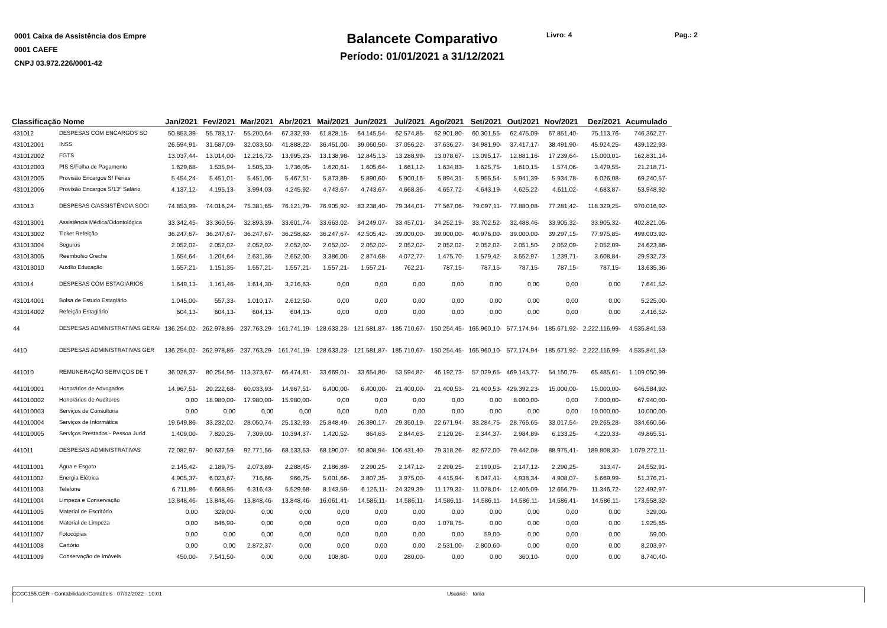0001 Caixa de Assistência dos Empre
0001 CAEFE
CNPJ 03.972.226/0001-42
Balancete Comparativo
Período: 01/01/2021 a 31/12/2021
Livro: 4 Pag.: 2
| Classificação Nome | | Jan/2021 | Fev/2021 | Mar/2021 | Abr/2021 | Mai/2021 | Jun/2021 | Jul/2021 | Ago/2021 | Set/2021 | Out/2021 | Nov/2021 | Dez/2021 | Acumulado |
| --- | --- | --- | --- | --- | --- | --- | --- | --- | --- | --- | --- | --- | --- | --- |
| 431012 | DESPESAS COM ENCARGOS SO | 50.853,39- | 55.783,17- | 55.200,64- | 67.332,93- | 61.828,15- | 64.145,54- | 62.574,85- | 62.901,80- | 60.301,55- | 62.475,09- | 67.851,40- | 75.113,76- | 746.362,27- |
| 431012001 | INSS | 26.594,91- | 31.587,09- | 32.033,50- | 41.888,22- | 36.451,00- | 39.060,50- | 37.056,22- | 37.636,27- | 34.981,90- | 37.417,17- | 38.491,90- | 45.924,25- | 439.122,93- |
| 431012002 | FGTS | 13.037,44- | 13.014,00- | 12.216,72- | 13.995,23- | 13.138,98- | 12.845,13- | 13.288,99- | 13.078,67- | 13.095,17- | 12.881,16- | 17.239,64- | 15.000,01- | 162.831,14- |
| 431012003 | PIS S/Folha de Pagamento | 1.629,68- | 1.535,94- | 1.505,33- | 1.736,05- | 1.620,61- | 1.605,64- | 1.661,12- | 1.634,83- | 1.625,75- | 1.610,15- | 1.574,06- | 3.479,55- | 21.218,71- |
| 431012005 | Provisão Encargos S/ Férias | 5.454,24- | 5.451,01- | 5.451,06- | 5.467,51- | 5.873,89- | 5.890,60- | 5.900,16- | 5.894,31- | 5.955,54- | 5.941,39- | 5.934,78- | 6.026,08- | 69.240,57- |
| 431012006 | Provisão Encargos S/13º Salário | 4.137,12- | 4.195,13- | 3.994,03- | 4.245,92- | 4.743,67- | 4.743,67- | 4.668,36- | 4.657,72- | 4.643,19- | 4.625,22- | 4.611,02- | 4.683,87- | 53.948,92- |
| 431013 | DESPESAS C/ASSISTÊNCIA SOCI | 74.853,99- | 74.016,24- | 75.381,65- | 76.121,79- | 76.905,92- | 83.238,40- | 79.344,01- | 77.567,06- | 79.097,11- | 77.880,08- | 77.281,42- | 118.329,25- | 970.016,92- |
| 431013001 | Assistência Médica/Odontológica | 33.342,45- | 33.360,56- | 32.893,39- | 33.601,74- | 33.663,02- | 34.249,07- | 33.457,01- | 34.252,19- | 33.702,52- | 32.488,46- | 33.905,32- | 33.905,32- | 402.821,05- |
| 431013002 | Ticket Refeição | 36.247,67- | 36.247,67- | 36.247,67- | 36.258,82- | 36.247,67- | 42.505,42- | 39.000,00- | 39.000,00- | 40.976,00- | 39.000,00- | 39.297,15- | 77.975,85- | 499.003,92- |
| 431013004 | Seguros | 2.052,02- | 2.052,02- | 2.052,02- | 2.052,02- | 2.052,02- | 2.052,02- | 2.052,02- | 2.052,02- | 2.052,02- | 2.051,50- | 2.052,09- | 2.052,09- | 24.623,86- |
| 431013005 | Reembolso Creche | 1.654,64- | 1.204,64- | 2.631,36- | 2.652,00- | 3.386,00- | 2.874,68- | 4.072,77- | 1.475,70- | 1.579,42- | 3.552,97- | 1.239,71- | 3.608,84- | 29.932,73- |
| 431013010 | Auxílio Educação | 1.557,21- | 1.151,35- | 1.557,21- | 1.557,21- | 1.557,21- | 1.557,21- | 762,21- | 787,15- | 787,15- | 787,15- | 787,15- | 787,15- | 13.635,36- |
| 431014 | DESPESAS COM ESTAGIÁRIOS | 1.649,13- | 1.161,46- | 1.614,30- | 3.216,63- | 0,00 | 0,00 | 0,00 | 0,00 | 0,00 | 0,00 | 0,00 | 0,00 | 7.641,52- |
| 431014001 | Bolsa de Estudo Estagiário | 1.045,00- | 557,33- | 1.010,17- | 2.612,50- | 0,00 | 0,00 | 0,00 | 0,00 | 0,00 | 0,00 | 0,00 | 0,00 | 5.225,00- |
| 431014002 | Refeição Estagiário | 604,13- | 604,13- | 604,13- | 604,13- | 0,00 | 0,00 | 0,00 | 0,00 | 0,00 | 0,00 | 0,00 | 0,00 | 2.416,52- |
| 44 | DESPESAS ADMINISTRATIVAS GERAI | 136.254,02- | 262.978,86- | 237.763,29- | 161.741,19- | 128.633,23- | 121.581,87- | 185.710,67- | 150.254,45- | 165.960,10- | 577.174,94- | 185.671,92- | 2.222.116,99- | 4.535.841,53- |
| 4410 | DESPESAS ADMINISTRATIVAS GER | 136.254,02- | 262.978,86- | 237.763,29- | 161.741,19- | 128.633,23- | 121.581,87- | 185.710,67- | 150.254,45- | 165.960,10- | 577.174,94- | 185.671,92- | 2.222.116,99- | 4.535.841,53- |
| 441010 | REMUNERAÇÃO SERVIÇOS DE T | 36.026,37- | 80.254,96- | 113.373,67- | 66.474,81- | 33.669,01- | 33.654,80- | 53.594,82- | 46.192,73- | 57.029,65- | 469.143,77- | 54.150,79- | 65.485,61- | 1.109.050,99- |
| 441010001 | Honorários de Advogados | 14.967,51- | 20.222,68- | 60.033,93- | 14.967,51- | 6.400,00- | 6.400,00- | 21.400,00- | 21.400,53- | 21.400,53- | 429.392,23- | 15.000,00- | 15.000,00- | 646.584,92- |
| 441010002 | Honorários de Auditores | 0,00 | 18.980,00- | 17.980,00- | 15.980,00- | 0,00 | 0,00 | 0,00 | 0,00 | 0,00 | 8.000,00- | 0,00 | 7.000,00- | 67.940,00- |
| 441010003 | Serviços de Consultoria | 0,00 | 0,00 | 0,00 | 0,00 | 0,00 | 0,00 | 0,00 | 0,00 | 0,00 | 0,00 | 0,00 | 10.000,00- | 10.000,00- |
| 441010004 | Serviços de Informática | 19.649,86- | 33.232,02- | 28.050,74- | 25.132,93- | 25.848,49- | 26.390,17- | 29.350,19- | 22.671,94- | 33.284,75- | 28.766,65- | 33.017,54- | 29.265,28- | 334.660,56- |
| 441010005 | Serviços Prestados - Pessoa Juríd | 1.409,00- | 7.820,26- | 7.309,00- | 10.394,37- | 1.420,52- | 864,63- | 2.844,63- | 2.120,26- | 2.344,37- | 2.984,89- | 6.133,25- | 4.220,33- | 49.865,51- |
| 441011 | DESPESAS ADMINISTRATIVAS | 72.082,97- | 90.637,59- | 92.771,56- | 68.133,53- | 68.190,07- | 60.808,94- | 106.431,40- | 79.318,26- | 82.672,00- | 79.442,08- | 88.975,41- | 189.808,30- | 1.079.272,11- |
| 441011001 | Água e Esgoto | 2.145,42- | 2.189,75- | 2.073,89- | 2.288,45- | 2.186,89- | 2.290,25- | 2.147,12- | 2.290,25- | 2.190,05- | 2.147,12- | 2.290,25- | 313,47- | 24.552,91- |
| 441011002 | Energia Elétrica | 4.905,37- | 6.023,67- | 716,66- | 966,75- | 5.001,66- | 3.807,35- | 3.975,00- | 4.415,94- | 6.047,41- | 4.938,34- | 4.908,07- | 5.669,99- | 51.376,21- |
| 441011003 | Telefone | 6.711,86- | 6.668,95- | 6.316,43- | 5.529,68- | 8.143,59- | 6.126,11- | 24.329,39- | 11.179,32- | 11.078,04- | 12.406,09- | 12.656,79- | 11.346,72- | 122.492,97- |
| 441011004 | Limpeza e Conservação | 13.848,46- | 13.848,46- | 13.848,46- | 13.848,46- | 16.061,41- | 14.586,11- | 14.586,11- | 14.586,11- | 14.586,11- | 14.586,11- | 14.586,41- | 14.586,11- | 173.558,32- |
| 441011005 | Material de Escritório | 0,00 | 329,00- | 0,00 | 0,00 | 0,00 | 0,00 | 0,00 | 0,00 | 0,00 | 0,00 | 0,00 | 0,00 | 329,00- |
| 441011006 | Material de Limpeza | 0,00 | 846,90- | 0,00 | 0,00 | 0,00 | 0,00 | 0,00 | 1.078,75- | 0,00 | 0,00 | 0,00 | 0,00 | 1.925,65- |
| 441011007 | Fotocópias | 0,00 | 0,00 | 0,00 | 0,00 | 0,00 | 0,00 | 0,00 | 0,00 | 59,00- | 0,00 | 0,00 | 0,00 | 59,00- |
| 441011008 | Cartório | 0,00 | 0,00 | 2.872,37- | 0,00 | 0,00 | 0,00 | 0,00 | 2.531,00- | 2.800,60- | 0,00 | 0,00 | 0,00 | 8.203,97- |
| 441011009 | Conservação de Imóveis | 450,00- | 7.541,50- | 0,00 | 0,00 | 108,80- | 0,00 | 280,00- | 0,00 | 0,00 | 360,10- | 0,00 | 0,00 | 8.740,40- |
CCCC155.GER - Contabilidade/Contábeis - 07/02/2022 - 10:01 Usuário: tania